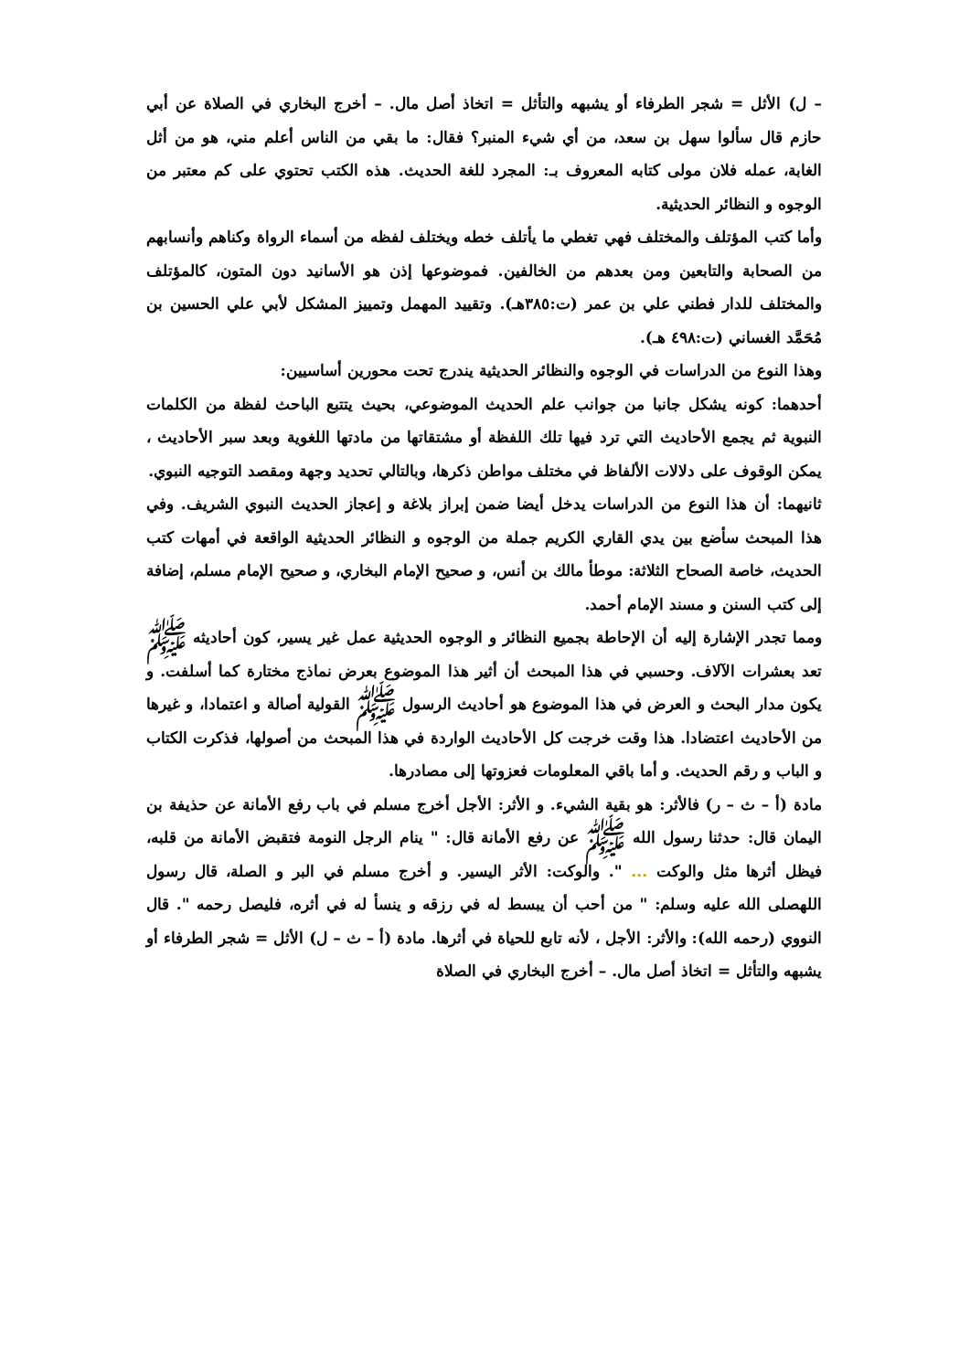– ل) الأثل = شجر الطرفاء أو يشبهه والتأثل = اتخاذ أصل مال. – أخرج البخاري في الصلاة عن أبي حازم قال سألوا سهل بن سعد، من أي شيء المنبر؟ فقال: ما بقي من الناس أعلم مني، هو من أثل الغابة، عمله فلان مولى كتابه المعروف بـ: المجرد للغة الحديث. هذه الكتب تحتوي على كم معتبر من الوجوه و النظائر الحديثية.
وأما كتب المؤتلف والمختلف فهي تغطي ما يأتلف خطه ويختلف لفظه من أسماء الرواة وكناهم وأنسابهم من الصحابة والتابعين ومن بعدهم من الخالفين. فموضوعها إذن هو الأسانيد دون المتون، كالمؤتلف والمختلف للدار فطني علي بن عمر (ت:٣٨٥هـ). وتقييد المهمل وتمييز المشكل لأبي علي الحسين بن مُحَمَّد الغساني (ت:٤٩٨ هـ).
وهذا النوع من الدراسات في الوجوه والنظائر الحديثية يندرج تحت محورين أساسيين:
أحدهما: كونه يشكل جانبا من جوانب علم الحديث الموضوعي، بحيث يتتبع الباحث لفظة من الكلمات النبوية ثم يجمع الأحاديث التي ترد فيها تلك اللفظة أو مشتقاتها من مادتها اللغوية وبعد سبر الأحاديث ، يمكن الوقوف على دلالات الألفاظ في مختلف مواطن ذكرها، وبالتالي تحديد وجهة ومقصد التوجيه النبوي.
ثانيهما: أن هذا النوع من الدراسات يدخل أيضا ضمن إبراز بلاغة و إعجاز الحديث النبوي الشريف. وفي هذا المبحث سأضع بين يدي القاري الكريم جملة من الوجوه و النظائر الحديثية الواقعة في أمهات كتب الحديث، خاصة الصحاح الثلاثة: موطأ مالك بن أنس، و صحيح الإمام البخاري، و صحيح الإمام مسلم، إضافة إلى كتب السنن و مسند الإمام أحمد.
ومما تجدر الإشارة إليه أن الإحاطة بجميع النظائر و الوجوه الحديثية عمل غير يسير، كون أحاديثه ﷺ تعد بعشرات الآلاف. وحسبي في هذا المبحث أن أثير هذا الموضوع بعرض نماذج مختارة كما أسلفت. و يكون مدار البحث و العرض في هذا الموضوع هو أحاديث الرسول ﷺ القولية أصالة و اعتمادا، و غيرها من الأحاديث اعتضادا. هذا وقت خرجت كل الأحاديث الواردة في هذا المبحث من أصولها، فذكرت الكتاب و الباب و رقم الحديث. و أما باقي المعلومات فعزوتها إلى مصادرها.
مادة (أ – ث – ر) فالأثر: هو بقية الشيء. و الأثر: الأجل أخرج مسلم في باب رفع الأمانة عن حذيفة بن اليمان قال: حدثنا رسول الله ﷺ عن رفع الأمانة قال: " ينام الرجل النومة فتقبض الأمانة من قلبه، فيظل أثرها مثل والوكت ... ". والوكت: الأثر اليسير. و أخرج مسلم في البر و الصلة، قال رسول اللهصلى الله عليه وسلم: " من أحب أن يبسط له في رزقه و ينسأ له في أثره، فليصل رحمه ". قال النووي (رحمه الله): والأثر: الأجل ، لأنه تابع للحياة في أثرها. مادة (أ – ث – ل) الأثل = شجر الطرفاء أو يشبهه والتأثل = اتخاذ أصل مال. – أخرج البخاري في الصلاة